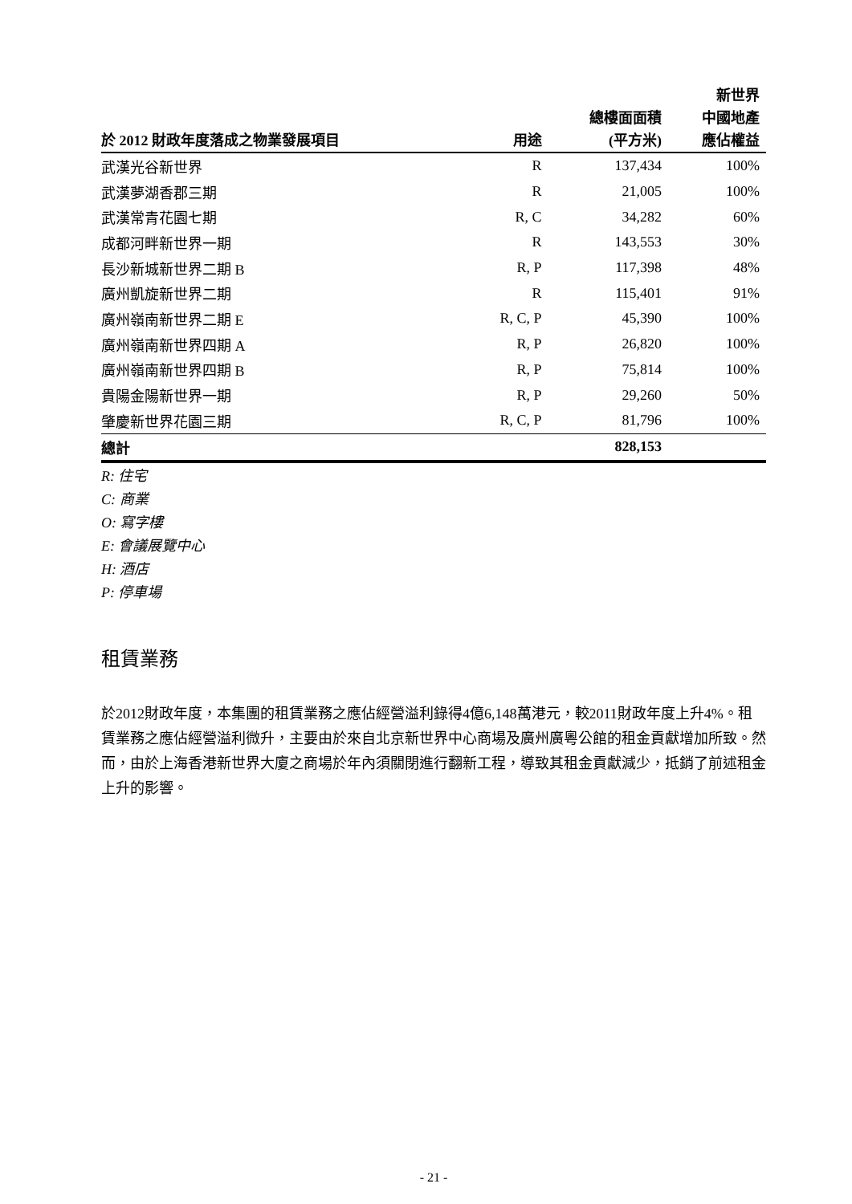| 於 2012 財政年度落成之物業發展項目 | 用途 | 總樓面面積 (平方米) | 新世界 中國地產 應佔權益 |
| --- | --- | --- | --- |
| 武漢光谷新世界 | R | 137,434 | 100% |
| 武漢夢湖香郡三期 | R | 21,005 | 100% |
| 武漢常青花園七期 | R, C | 34,282 | 60% |
| 成都河畔新世界一期 | R | 143,553 | 30% |
| 長沙新城新世界二期 B | R, P | 117,398 | 48% |
| 廣州凱旋新世界二期 | R | 115,401 | 91% |
| 廣州嶺南新世界二期 E | R, C, P | 45,390 | 100% |
| 廣州嶺南新世界四期 A | R, P | 26,820 | 100% |
| 廣州嶺南新世界四期 B | R, P | 75,814 | 100% |
| 貴陽金陽新世界一期 | R, P | 29,260 | 50% |
| 肇慶新世界花園三期 | R, C, P | 81,796 | 100% |
| 總計 | | 828,153 | |
R: 住宅
C: 商業
O: 寫字樓
E: 會議展覽中心
H: 酒店
P: 停車場
租賃業務
於2012財政年度，本集團的租賃業務之應佔經營溢利錄得4億6,148萬港元，較2011財政年度上升4%。租賃業務之應佔經營溢利微升，主要由於來自北京新世界中心商場及廣州廣粵公館的租金貢獻增加所致。然而，由於上海香港新世界大廈之商場於年內須關閉進行翻新工程，導致其租金貢獻減少，抵銷了前述租金上升的影響。
- 21 -